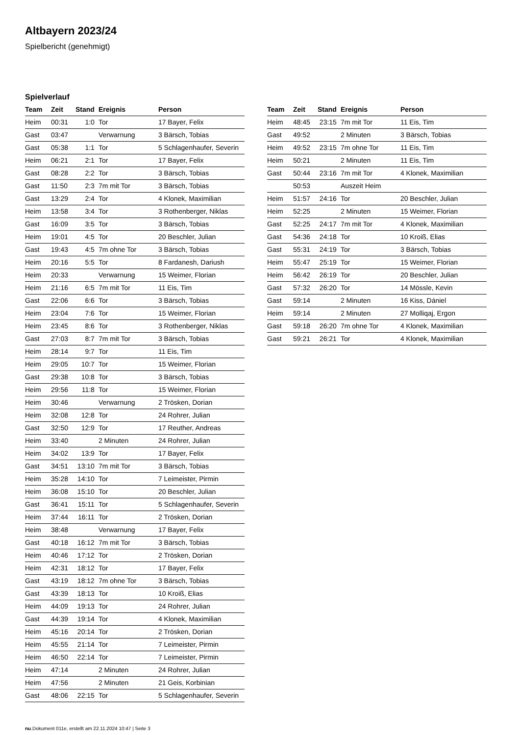Altbayern 2023/24
Spielbericht (genehmigt)
Spielverlauf
| Team | Zeit | Stand | Ereignis | Person |
| --- | --- | --- | --- | --- |
| Heim | 00:31 | 1:0 | Tor | 17 Bayer, Felix |
| Gast | 03:47 | | Verwarnung | 3 Bärsch, Tobias |
| Gast | 05:38 | 1:1 | Tor | 5 Schlagenhaufer, Severin |
| Heim | 06:21 | 2:1 | Tor | 17 Bayer, Felix |
| Gast | 08:28 | 2:2 | Tor | 3 Bärsch, Tobias |
| Gast | 11:50 | 2:3 | 7m mit Tor | 3 Bärsch, Tobias |
| Gast | 13:29 | 2:4 | Tor | 4 Klonek, Maximilian |
| Heim | 13:58 | 3:4 | Tor | 3 Rothenberger, Niklas |
| Gast | 16:09 | 3:5 | Tor | 3 Bärsch, Tobias |
| Heim | 19:01 | 4:5 | Tor | 20 Beschler, Julian |
| Gast | 19:43 | 4:5 | 7m ohne Tor | 3 Bärsch, Tobias |
| Heim | 20:16 | 5:5 | Tor | 8 Fardanesh, Dariush |
| Heim | 20:33 | | Verwarnung | 15 Weimer, Florian |
| Heim | 21:16 | 6:5 | 7m mit Tor | 11 Eis, Tim |
| Gast | 22:06 | 6:6 | Tor | 3 Bärsch, Tobias |
| Heim | 23:04 | 7:6 | Tor | 15 Weimer, Florian |
| Heim | 23:45 | 8:6 | Tor | 3 Rothenberger, Niklas |
| Gast | 27:03 | 8:7 | 7m mit Tor | 3 Bärsch, Tobias |
| Heim | 28:14 | 9:7 | Tor | 11 Eis, Tim |
| Heim | 29:05 | 10:7 | Tor | 15 Weimer, Florian |
| Gast | 29:38 | 10:8 | Tor | 3 Bärsch, Tobias |
| Heim | 29:56 | 11:8 | Tor | 15 Weimer, Florian |
| Heim | 30:46 | | Verwarnung | 2 Trösken, Dorian |
| Heim | 32:08 | 12:8 | Tor | 24 Rohrer, Julian |
| Gast | 32:50 | 12:9 | Tor | 17 Reuther, Andreas |
| Heim | 33:40 | | 2 Minuten | 24 Rohrer, Julian |
| Heim | 34:02 | 13:9 | Tor | 17 Bayer, Felix |
| Gast | 34:51 | 13:10 | 7m mit Tor | 3 Bärsch, Tobias |
| Heim | 35:28 | 14:10 | Tor | 7 Leimeister, Pirmin |
| Heim | 36:08 | 15:10 | Tor | 20 Beschler, Julian |
| Gast | 36:41 | 15:11 | Tor | 5 Schlagenhaufer, Severin |
| Heim | 37:44 | 16:11 | Tor | 2 Trösken, Dorian |
| Heim | 38:48 | | Verwarnung | 17 Bayer, Felix |
| Gast | 40:18 | 16:12 | 7m mit Tor | 3 Bärsch, Tobias |
| Heim | 40:46 | 17:12 | Tor | 2 Trösken, Dorian |
| Heim | 42:31 | 18:12 | Tor | 17 Bayer, Felix |
| Gast | 43:19 | 18:12 | 7m ohne Tor | 3 Bärsch, Tobias |
| Gast | 43:39 | 18:13 | Tor | 10 Kroiß, Elias |
| Heim | 44:09 | 19:13 | Tor | 24 Rohrer, Julian |
| Gast | 44:39 | 19:14 | Tor | 4 Klonek, Maximilian |
| Heim | 45:16 | 20:14 | Tor | 2 Trösken, Dorian |
| Heim | 45:55 | 21:14 | Tor | 7 Leimeister, Pirmin |
| Heim | 46:50 | 22:14 | Tor | 7 Leimeister, Pirmin |
| Heim | 47:14 | | 2 Minuten | 24 Rohrer, Julian |
| Heim | 47:56 | | 2 Minuten | 21 Geis, Korbinian |
| Gast | 48:06 | 22:15 | Tor | 5 Schlagenhaufer, Severin |
| Team | Zeit | Stand | Ereignis | Person |
| --- | --- | --- | --- | --- |
| Heim | 48:45 | 23:15 | 7m mit Tor | 11 Eis, Tim |
| Gast | 49:52 | | 2 Minuten | 3 Bärsch, Tobias |
| Heim | 49:52 | 23:15 | 7m ohne Tor | 11 Eis, Tim |
| Heim | 50:21 | | 2 Minuten | 11 Eis, Tim |
| Gast | 50:44 | 23:16 | 7m mit Tor | 4 Klonek, Maximilian |
| | 50:53 | | Auszeit Heim | |
| Heim | 51:57 | 24:16 | Tor | 20 Beschler, Julian |
| Heim | 52:25 | | 2 Minuten | 15 Weimer, Florian |
| Gast | 52:25 | 24:17 | 7m mit Tor | 4 Klonek, Maximilian |
| Gast | 54:36 | 24:18 | Tor | 10 Kroiß, Elias |
| Gast | 55:31 | 24:19 | Tor | 3 Bärsch, Tobias |
| Heim | 55:47 | 25:19 | Tor | 15 Weimer, Florian |
| Heim | 56:42 | 26:19 | Tor | 20 Beschler, Julian |
| Gast | 57:32 | 26:20 | Tor | 14 Mössle, Kevin |
| Gast | 59:14 | | 2 Minuten | 16 Kiss, Dániel |
| Heim | 59:14 | | 2 Minuten | 27 Molliqaj, Ergon |
| Gast | 59:18 | 26:20 | 7m ohne Tor | 4 Klonek, Maximilian |
| Gast | 59:21 | 26:21 | Tor | 4 Klonek, Maximilian |
nu.Dokument 011e, erstellt am 22.11.2024 10:47 | Seite 3